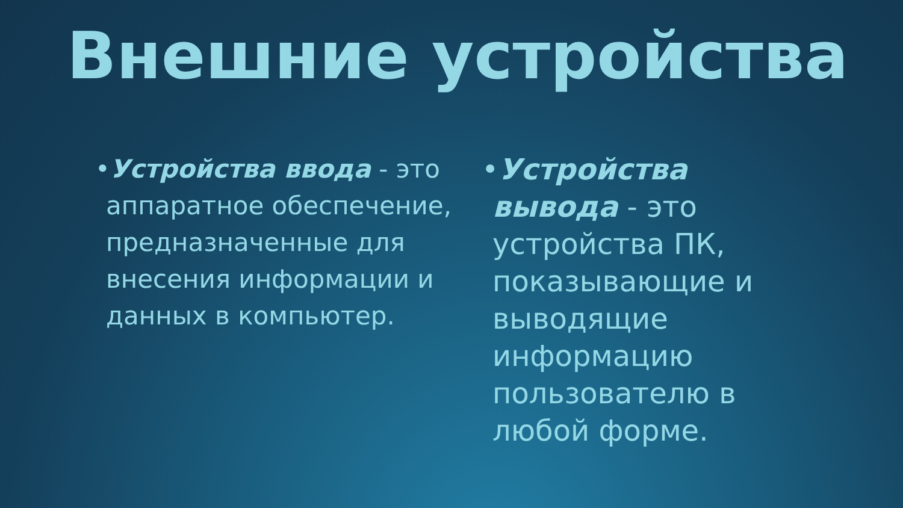Внешние устройства
•Устройства ввода - это аппаратное обеспечение, предназначенные для внесения информации и данных в компьютер.
•Устройства вывода - это устройства ПК, показывающие и выводящие информацию пользователю в любой форме.